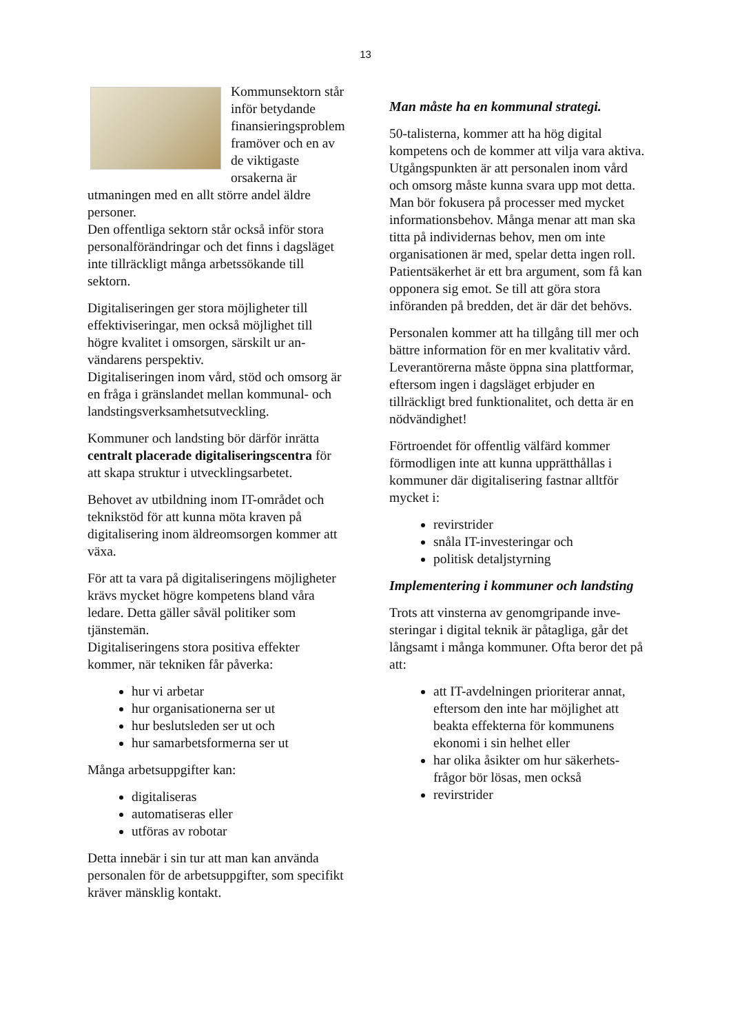13
Kommunsektorn står inför betydande finansierings­problem framöver och en av de viktigaste orsakerna är utmaningen med en allt större andel äldre personer.
Den offentliga sektorn står också inför stora personalförändringar och det finns i dagsläget inte tillräckligt många arbets­sökande till sektorn.
Digitaliseringen ger stora möjligheter till effektiviseringar, men också möjlighet till högre kvalitet i omsorgen, särskilt ur an­vändarens perspektiv.
Digitaliseringen inom vård, stöd och om­sorg är en fråga i gränslandet mellan kom­munal- och landstingsverksamhetsutveck­ling.
Kommuner och landsting bör därför inrätta centralt placerade digitaliseringscentra för att skapa struktur i utvecklingsarbetet.
Behovet av utbildning inom IT-området och teknikstöd för att kunna möta kraven på digitalisering inom äldreomsorgen kom­mer att växa.
För att ta vara på digitaliseringens möjlig­heter krävs mycket högre kompetens bland våra ledare. Detta gäller såväl politiker som tjänstemän.
Digitaliseringens stora positiva effekter kommer, när tekniken får påverka:
hur vi arbetar
hur organisationerna ser ut
hur beslutsleden ser ut och
hur samarbetsformerna ser ut
Många arbetsuppgifter kan:
digitaliseras
automatiseras eller
utföras av robotar
Detta innebär i sin tur att man kan använda personalen för de arbetsuppgifter, som spe­cifikt kräver mänsklig kontakt.
Man måste ha en kommunal strategi.
50-talisterna, kommer att ha hög digital kompetens och de kommer att vilja vara aktiva. Utgångspunkten är att personalen inom vård och omsorg måste kunna svara upp mot detta.
Man bör fokusera på processer med myc­ket informationsbehov. Många menar att man ska titta på individernas behov, men om inte organisationen är med, spelar det­ta ingen roll.
Patientsäkerhet är ett bra argument, som få kan opponera sig emot. Se till att göra stora införanden på bredden, det är där det be­hövs.
Personalen kommer att ha tillgång till mer och bättre information för en mer kvalitativ vård.
Leverantörerna måste öppna sina plattfor­mar, eftersom ingen i dagsläget erbjuder en tillräckligt bred funktionalitet, och detta är en nödvändighet!
Förtroendet för offentlig välfärd kommer förmodligen inte att kunna upprätthållas i kommuner där digitalisering fastnar alltför mycket i:
revirstrider
snåla IT-investeringar och
politisk detaljstyrning
Implementering i kommuner och lands­ting
Trots att vinsterna av genomgripande inve­steringar i digital teknik är påtagliga, går det långsamt i många kommuner. Ofta be­ror det på att:
att IT-avdelningen prioriterar annat, eftersom den inte har möjlighet att beakta effekterna för kommunens ekonomi i sin helhet eller
har olika åsikter om hur säkerhets­frågor bör lösas, men också
revirstrider